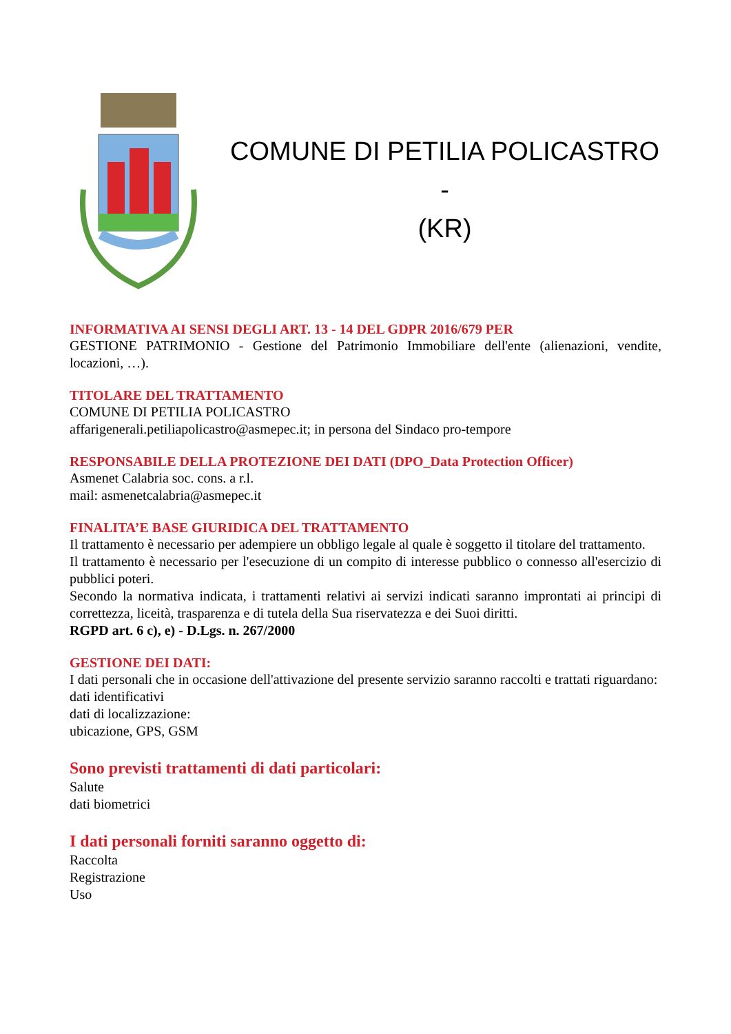COMUNE DI PETILIA POLICASTRO -
(KR)
INFORMATIVA AI SENSI DEGLI ART. 13 - 14 DEL GDPR 2016/679 PER
GESTIONE PATRIMONIO - Gestione del Patrimonio Immobiliare dell'ente (alienazioni, vendite, locazioni, …).
TITOLARE DEL TRATTAMENTO
COMUNE DI PETILIA POLICASTRO
affarigenerali.petiliapolicastro@asmepec.it; in persona del Sindaco pro-tempore
RESPONSABILE DELLA PROTEZIONE DEI DATI (DPO_Data Protection Officer)
Asmenet Calabria soc. cons. a r.l.
mail: asmenetcalabria@asmepec.it
FINALITA’E BASE GIURIDICA DEL TRATTAMENTO
Il trattamento è necessario per adempiere un obbligo legale al quale è soggetto il titolare del trattamento.
Il trattamento è necessario per l'esecuzione di un compito di interesse pubblico o connesso all'esercizio di pubblici poteri.
Secondo la normativa indicata, i trattamenti relativi ai servizi indicati saranno improntati ai principi di correttezza, liceità, trasparenza e di tutela della Sua riservatezza e dei Suoi diritti.
RGPD art. 6 c), e) - D.Lgs. n. 267/2000
GESTIONE DEI DATI:
I dati personali che in occasione dell'attivazione del presente servizio saranno raccolti e trattati riguardano:
dati identificativi
dati di localizzazione:
ubicazione, GPS, GSM
Sono previsti trattamenti di dati particolari:
Salute
dati biometrici
I dati personali forniti saranno oggetto di:
Raccolta
Registrazione
Uso